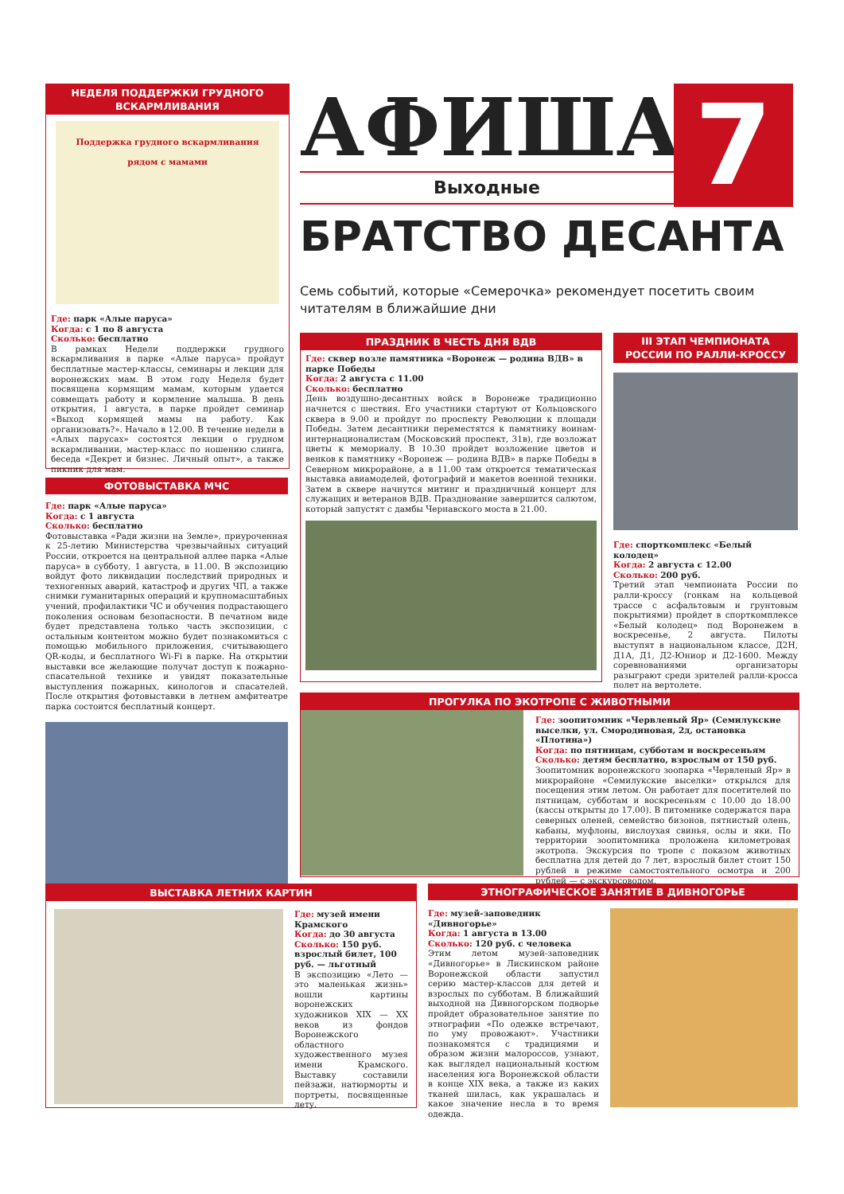НЕДЕЛЯ ПОДДЕРЖКИ ГРУДНОГО ВСКАРМЛИВАНИЯ
Поддержка грудного вскармливания
рядом с мамами
Где: парк «Алые паруса»
Когда: с 1 по 8 августа
Сколько: бесплатно
В рамках Недели поддержки грудного вскармливания в парке «Алые паруса» пройдут бесплатные мастер-классы, семинары и лекции для воронежских мам. В этом году Неделя будет посвящена кормящим мамам, которым удается совмещать работу и кормление малыша. В день открытия, 1 августа, в парке пройдет семинар «Выход кормящей мамы на работу. Как организовать?». Начало в 12.00. В течение недели в «Алых парусах» состоятся лекции о грудном вскармливании, мастер-класс по ношению слинга, беседа «Декрет и бизнес. Личный опыт», а также пикник для мам.
АФИША
7
Выходные
БРАТСТВО ДЕСАНТА
Семь событий, которые «Семерочка» рекомендует посетить своим читателям в ближайшие дни
ПРАЗДНИК В ЧЕСТЬ ДНЯ ВДВ
Где: сквер возле памятника «Воронеж — родина ВДВ» в парке Победы
Когда: 2 августа с 11.00
Сколько: бесплатно
День воздушно-десантных войск в Воронеже традиционно начнется с шествия. Его участники стартуют от Кольцовского сквера в 9.00 и пройдут по проспекту Революции к площади Победы. Затем десантники переместятся к памятнику воинам-интернационалистам (Московский проспект, 31в), где возложат цветы к мемориалу. В 10.30 пройдет возложение цветов и венков к памятнику «Воронеж — родина ВДВ» в парке Победы в Северном микрорайоне, а в 11.00 там откроется тематическая выставка авиамоделей, фотографий и макетов военной техники. Затем в сквере начнутся митинг и праздничный концерт для служащих и ветеранов ВДВ. Празднование завершится салютом, который запустят с дамбы Чернавского моста в 21.00.
III ЭТАП ЧЕМПИОНАТА РОССИИ ПО РАЛЛИ-КРОССУ
Где: спорткомплекс «Белый колодец»
Когда: 2 августа с 12.00
Сколько: 200 руб.
Третий этап чемпионата России по ралли-кроссу (гонкам на кольцевой трассе с асфальтовым и грунтовым покрытиями) пройдет в спорткомплексе «Белый колодец» под Воронежем в воскресенье, 2 августа. Пилоты выступят в национальном классе, Д2Н, Д1А, Д1, Д2-Юниор и Д2-1600. Между соревнованиями организаторы разыграют среди зрителей ралли-кросса полет на вертолете.
ФОТОВЫСТАВКА МЧС
Где: парк «Алые паруса»
Когда: с 1 августа
Сколько: бесплатно
Фотовыставка «Ради жизни на Земле», приуроченная к 25-летию Министерства чрезвычайных ситуаций России, откроется на центральной аллее парка «Алые паруса» в субботу, 1 августа, в 11.00. В экспозицию войдут фото ликвидации последствий природных и техногенных аварий, катастроф и других ЧП, а также снимки гуманитарных операций и крупномасштабных учений, профилактики ЧС и обучения подрастающего поколения основам безопасности. В печатном виде будет представлена только часть экспозиции, с остальным контентом можно будет познакомиться с помощью мобильного приложения, считывающего QR-коды, и бесплатного Wi-Fi в парке. На открытии выставки все желающие получат доступ к пожарно-спасательной технике и увидят показательные выступления пожарных, кинологов и спасателей. После открытия фотовыставки в летнем амфитеатре парка состоится бесплатный концерт.
ПРОГУЛКА ПО ЭКОТРОПЕ С ЖИВОТНЫМИ
Где: зоопитомник «Червленый Яр» (Семилукские выселки, ул. Смородиновая, 2д, остановка «Плотина»)
Когда: по пятницам, субботам и воскресеньям
Сколько: детям бесплатно, взрослым от 150 руб.
Зоопитомник воронежского зоопарка «Червленый Яр» в микрорайоне «Семилукские выселки» открылся для посещения этим летом. Он работает для посетителей по пятницам, субботам и воскресеньям с 10.00 до 18.00 (кассы открыты до 17.00). В питомнике содержатся пара северных оленей, семейство бизонов, пятнистый олень, кабаны, муфлоны, вислоухая свинья, ослы и яки. По территории зоопитомника проложена километровая экотропа. Экскурсия по тропе с показом животных бесплатна для детей до 7 лет, взрослый билет стоит 150 рублей в режиме самостоятельного осмотра и 200 рублей — с экскурсоводом.
ВЫСТАВКА ЛЕТНИХ КАРТИН
Где: музей имени Крамского
Когда: до 30 августа
Сколько: 150 руб. взрослый билет, 100 руб. — льготный
В экспозицию «Лето — это маленькая жизнь» вошли картины воронежских художников XIX — XX веков из фондов Воронежского областного художественного музея имени Крамского. Выставку составили пейзажи, натюрморты и портреты, посвященные лету.
ЭТНОГРАФИЧЕСКОЕ ЗАНЯТИЕ В ДИВНОГОРЬЕ
Где: музей-заповедник «Дивногорье»
Когда: 1 августа в 13.00
Сколько: 120 руб. с человека
Этим летом музей-заповедник «Дивногорье» в Лискинском районе Воронежской области запустил серию мастер-классов для детей и взрослых по субботам. В ближайший выходной на Дивногорском подворье пройдет образовательное занятие по этнографии «По одежке встречают, по уму провожают». Участники познакомятся с традициями и образом жизни малороссов, узнают, как выглядел национальный костюм населения юга Воронежской области в конце XIX века, а также из каких тканей шилась, как украшалась и какое значение несла в то время одежда.